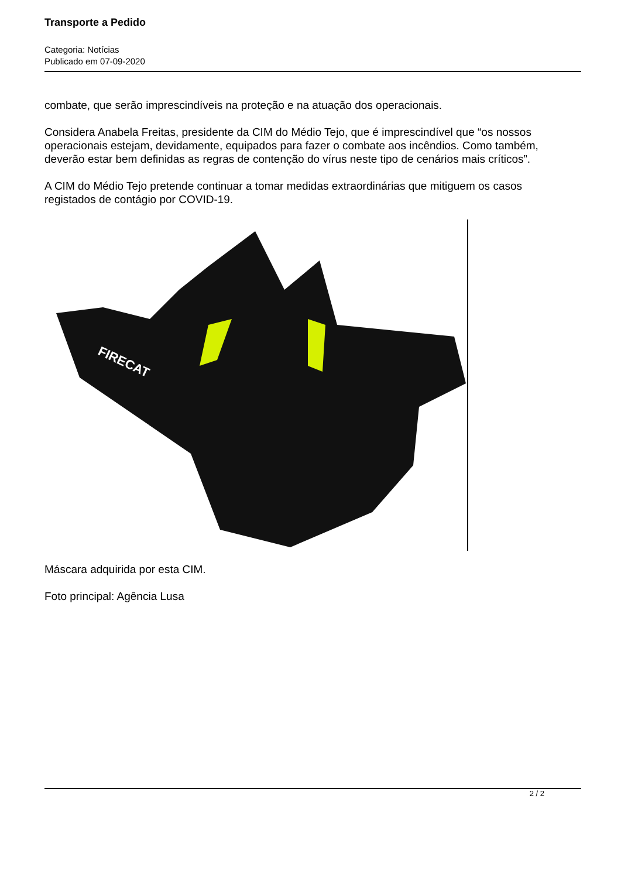Transporte a Pedido
Categoria: Notícias
Publicado em 07-09-2020
combate, que serão imprescindíveis na proteção e na atuação dos operacionais.
Considera Anabela Freitas, presidente da CIM do Médio Tejo, que é imprescindível que “os nossos operacionais estejam, devidamente, equipados para fazer o combate aos incêndios. Como também, deverão estar bem definidas as regras de contenção do vírus neste tipo de cenários mais críticos”.
A CIM do Médio Tejo pretende continuar a tomar medidas extraordinárias que mitiguem os casos registados de contágio por COVID-19.
FIRECAT
Máscara adquirida por esta CIM.
Foto principal: Agência Lusa
2 / 2